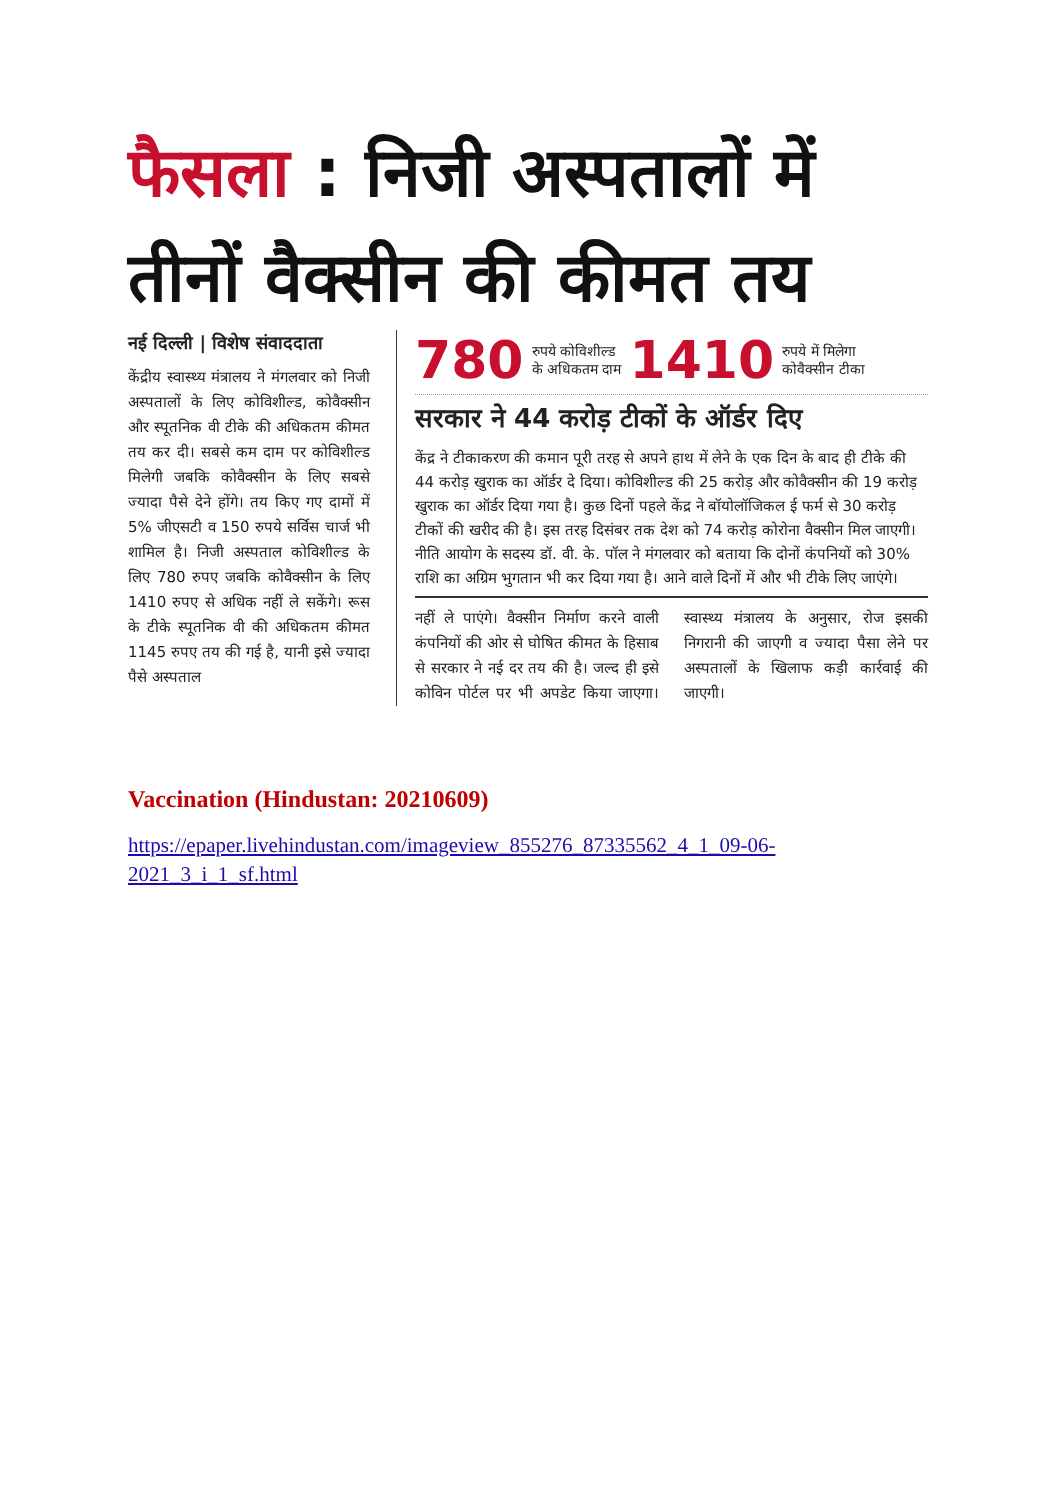फैसला : निजी अस्पतालों में
तीनों वैक्सीन की कीमत तय
नई दिल्ली | विशेष संवाददाता
केंद्रीय स्वास्थ्य मंत्रालय ने मंगलवार को निजी अस्पतालों के लिए कोविशील्ड, कोवैक्सीन और स्पूतनिक वी टीके की अधिकतम कीमत तय कर दी। सबसे कम दाम पर कोविशील्ड मिलेगी जबकि कोवैक्सीन के लिए सबसे ज्यादा पैसे देने होंगे। तय किए गए दामों में 5% जीएसटी व 150 रुपये सर्विस चार्ज भी शामिल है। निजी अस्पताल कोविशील्ड के लिए 780 रुपए जबकि कोवैक्सीन के लिए 1410 रुपए से अधिक नहीं ले सकेंगे। रूस के टीके स्पूतनिक वी की अधिकतम कीमत 1145 रुपए तय की गई है, यानी इसे ज्यादा पैसे अस्पताल
780 रुपये कोविशील्ड
के अधिकतम दाम 1410 रुपये में मिलेगा
कोवैक्सीन टीका
सरकार ने 44 करोड़ टीकों के ऑर्डर दिए
केंद्र ने टीकाकरण की कमान पूरी तरह से अपने हाथ में लेने के एक दिन के बाद ही टीके की 44 करोड़ खुराक का ऑर्डर दे दिया। कोविशील्ड की 25 करोड़ और कोवैक्सीन की 19 करोड़ खुराक का ऑर्डर दिया गया है। कुछ दिनों पहले केंद्र ने बॉयोलॉजिकल ई फर्म से 30 करोड़ टीकों की खरीद की है। इस तरह दिसंबर तक देश को 74 करोड़ कोरोना वैक्सीन मिल जाएगी। नीति आयोग के सदस्य डॉ. वी. के. पॉल ने मंगलवार को बताया कि दोनों कंपनियों को 30% राशि का अग्रिम भुगतान भी कर दिया गया है। आने वाले दिनों में और भी टीके लिए जाएंगे।
नहीं ले पाएंगे। वैक्सीन निर्माण करने वाली कंपनियों की ओर से घोषित कीमत के हिसाब से सरकार ने नई दर तय की है। जल्द ही इसे कोविन पोर्टल पर भी अपडेट किया जाएगा। स्वास्थ्य मंत्रालय के अनुसार, रोज इसकी निगरानी की जाएगी व ज्यादा पैसा लेने पर अस्पतालों के खिलाफ कड़ी कार्रवाई की जाएगी।
Vaccination (Hindustan: 20210609)
https://epaper.livehindustan.com/imageview_855276_87335562_4_1_09-06-2021_3_i_1_sf.html